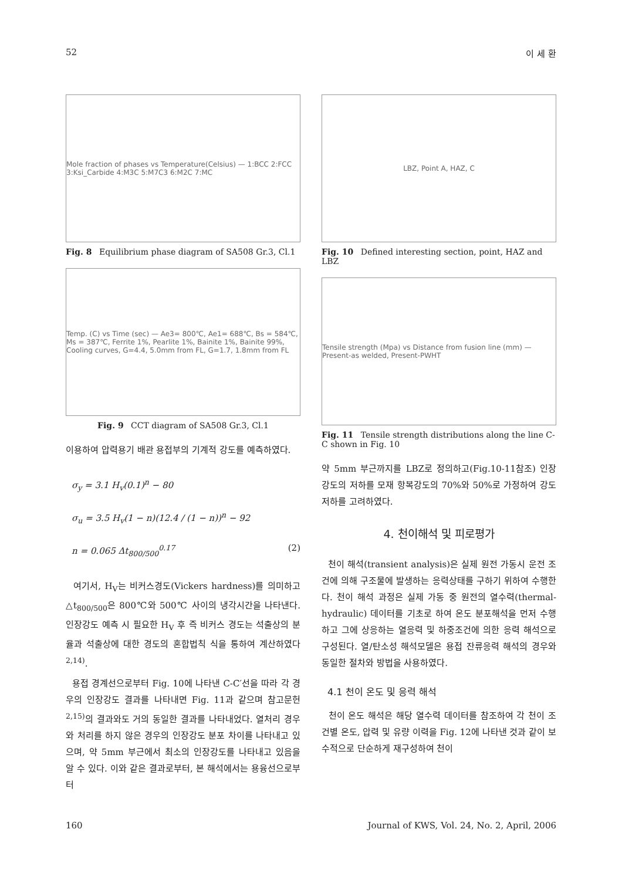52 이 세 환
Mole fraction of phases vs Temperature(Celsius) — 1:BCC 2:FCC 3:Ksi_Carbide 4:M3C 5:M7C3 6:M2C 7:MC
Fig. 8 Equilibrium phase diagram of SA508 Gr.3, Cl.1
Temp. (C) vs Time (sec) — Ae3= 800℃, Ae1= 688℃, Bs = 584℃, Ms = 387℃, Ferrite 1%, Pearlite 1%, Bainite 1%, Bainite 99%, Cooling curves, G=4.4, 5.0mm from FL, G=1.7, 1.8mm from FL
Fig. 9 CCT diagram of SA508 Gr.3, Cl.1
이용하여 압력용기 배관 용접부의 기계적 강도를 예측하였다.
σ<sub>y</sub> = 3.1 H<sub>v</sub>(0.1)<sup>n</sup> − 80
σ<sub>u</sub> = 3.5 H<sub>v</sub>(1 − n)(12.4 / (1 − n))<sup>n</sup> − 92
n = 0.065 Δt<sub>800/500</sub><sup>0.17</sup> (2)
여기서, H<sub>V</sub>는 비커스경도(Vickers hardness)를 의미하고 △t<sub>800/500</sub>은 800℃와 500℃ 사이의 냉각시간을 나타낸다. 인장강도 예측 시 필요한 H<sub>V</sub> 후 즉 비커스 경도는 석출상의 분율과 석출상에 대한 경도의 혼합법칙 식을 통하여 계산하였다<sup>2,14)</sup>.
용접 경계선으로부터 Fig. 10에 나타낸 C-C′선을 따라 각 경우의 인장강도 결과를 나타내면 Fig. 11과 같으며 참고문헌<sup>2,15)</sup>의 결과와도 거의 동일한 결과를 나타내었다. 열처리 경우와 처리를 하지 않은 경우의 인장강도 분포 차이를 나타내고 있으며, 약 5mm 부근에서 최소의 인장강도를 나타내고 있음을 알 수 있다. 이와 같은 결과로부터, 본 해석에서는 용융선으로부터
LBZ, Point A, HAZ, C
Fig. 10 Defined interesting section, point, HAZ and LBZ
Tensile strength (Mpa) vs Distance from fusion line (mm) — Present-as welded, Present-PWHT
Fig. 11 Tensile strength distributions along the line C-C shown in Fig. 10
약 5mm 부근까지를 LBZ로 정의하고(Fig.10-11참조) 인장강도의 저하를 모재 항복강도의 70%와 50%로 가정하여 강도 저하를 고려하였다.
4. 천이해석 및 피로평가
천이 해석(transient analysis)은 실제 원전 가동시 운전 조건에 의해 구조물에 발생하는 응력상태를 구하기 위하여 수행한다. 천이 해석 과정은 실제 가동 중 원전의 열수력(thermal-hydraulic) 데이터를 기초로 하여 온도 분포해석을 먼저 수행하고 그에 상응하는 열응력 및 하중조건에 의한 응력 해석으로 구성된다. 열/탄소성 해석모델은 용접 잔류응력 해석의 경우와 동일한 절차와 방법을 사용하였다.
4.1 천이 온도 및 응력 해석
천이 온도 해석은 해당 열수력 데이터를 참조하여 각 천이 조건별 온도, 압력 및 유량 이력을 Fig. 12에 나타낸 것과 같이 보수적으로 단순하게 재구성하여 천이
160 Journal of KWS, Vol. 24, No. 2, April, 2006